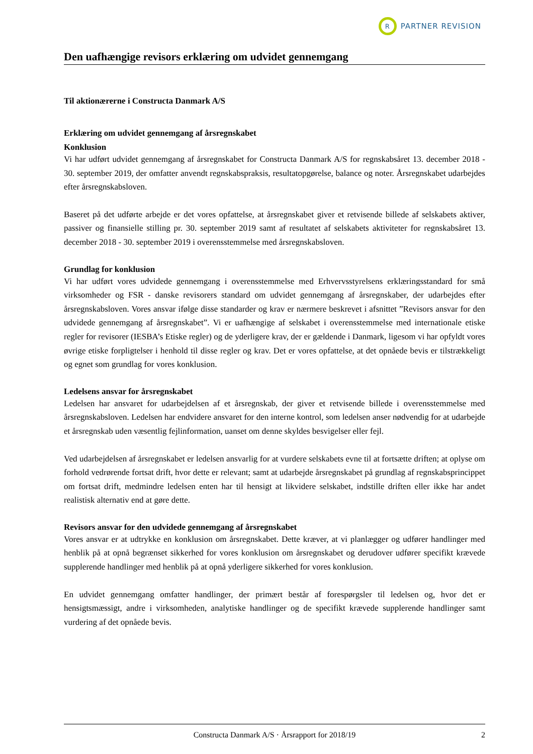R
PARTNER REVISION
Den uafhængige revisors erklæring om udvidet gennemgang
Til aktionærerne i Constructa Danmark A/S
Erklæring om udvidet gennemgang af årsregnskabet
Konklusion
Vi har udført udvidet gennemgang af årsregnskabet for Constructa Danmark A/S for regnskabsåret 13. december 2018 - 30. september 2019, der omfatter anvendt regnskabspraksis, resultatopgørelse, balance og noter. Årsregnskabet udarbejdes efter årsregnskabsloven.
Baseret på det udførte arbejde er det vores opfattelse, at årsregnskabet giver et retvisende billede af selskabets aktiver, passiver og finansielle stilling pr. 30. september 2019 samt af resultatet af selskabets aktiviteter for regnskabsåret 13. december 2018 - 30. september 2019 i overensstemmelse med årsregnskabsloven.
Grundlag for konklusion
Vi har udført vores udvidede gennemgang i overensstemmelse med Erhvervsstyrelsens erklæringsstandard for små virksomheder og FSR - danske revisorers standard om udvidet gennemgang af årsregnskaber, der udarbejdes efter årsregnskabsloven. Vores ansvar ifølge disse standarder og krav er nærmere beskrevet i afsnittet ”Revisors ansvar for den udvidede gennemgang af årsregnskabet”. Vi er uafhængige af selskabet i overensstemmelse med internationale etiske regler for revisorer (IESBA’s Etiske regler) og de yderligere krav, der er gældende i Danmark, ligesom vi har opfyldt vores øvrige etiske forpligtelser i henhold til disse regler og krav. Det er vores opfattelse, at det opnåede bevis er tilstrækkeligt og egnet som grundlag for vores konklusion.
Ledelsens ansvar for årsregnskabet
Ledelsen har ansvaret for udarbejdelsen af et årsregnskab, der giver et retvisende billede i overensstemmelse med årsregnskabsloven. Ledelsen har endvidere ansvaret for den interne kontrol, som ledelsen anser nødvendig for at udarbejde et årsregnskab uden væsentlig fejlinformation, uanset om denne skyldes besvigelser eller fejl.
Ved udarbejdelsen af årsregnskabet er ledelsen ansvarlig for at vurdere selskabets evne til at fortsætte driften; at oplyse om forhold vedrørende fortsat drift, hvor dette er relevant; samt at udarbejde årsregnskabet på grundlag af regnskabsprincippet om fortsat drift, medmindre ledelsen enten har til hensigt at likvidere selskabet, indstille driften eller ikke har andet realistisk alternativ end at gøre dette.
Revisors ansvar for den udvidede gennemgang af årsregnskabet
Vores ansvar er at udtrykke en konklusion om årsregnskabet. Dette kræver, at vi planlægger og udfører handlinger med henblik på at opnå begrænset sikkerhed for vores konklusion om årsregnskabet og derudover udfører specifikt krævede supplerende handlinger med henblik på at opnå yderligere sikkerhed for vores konklusion.
En udvidet gennemgang omfatter handlinger, der primært består af forespørgsler til ledelsen og, hvor det er hensigtsmæssigt, andre i virksomheden, analytiske handlinger og de specifikt krævede supplerende handlinger samt vurdering af det opnåede bevis.
Constructa Danmark A/S · Årsrapport for 2018/19 2